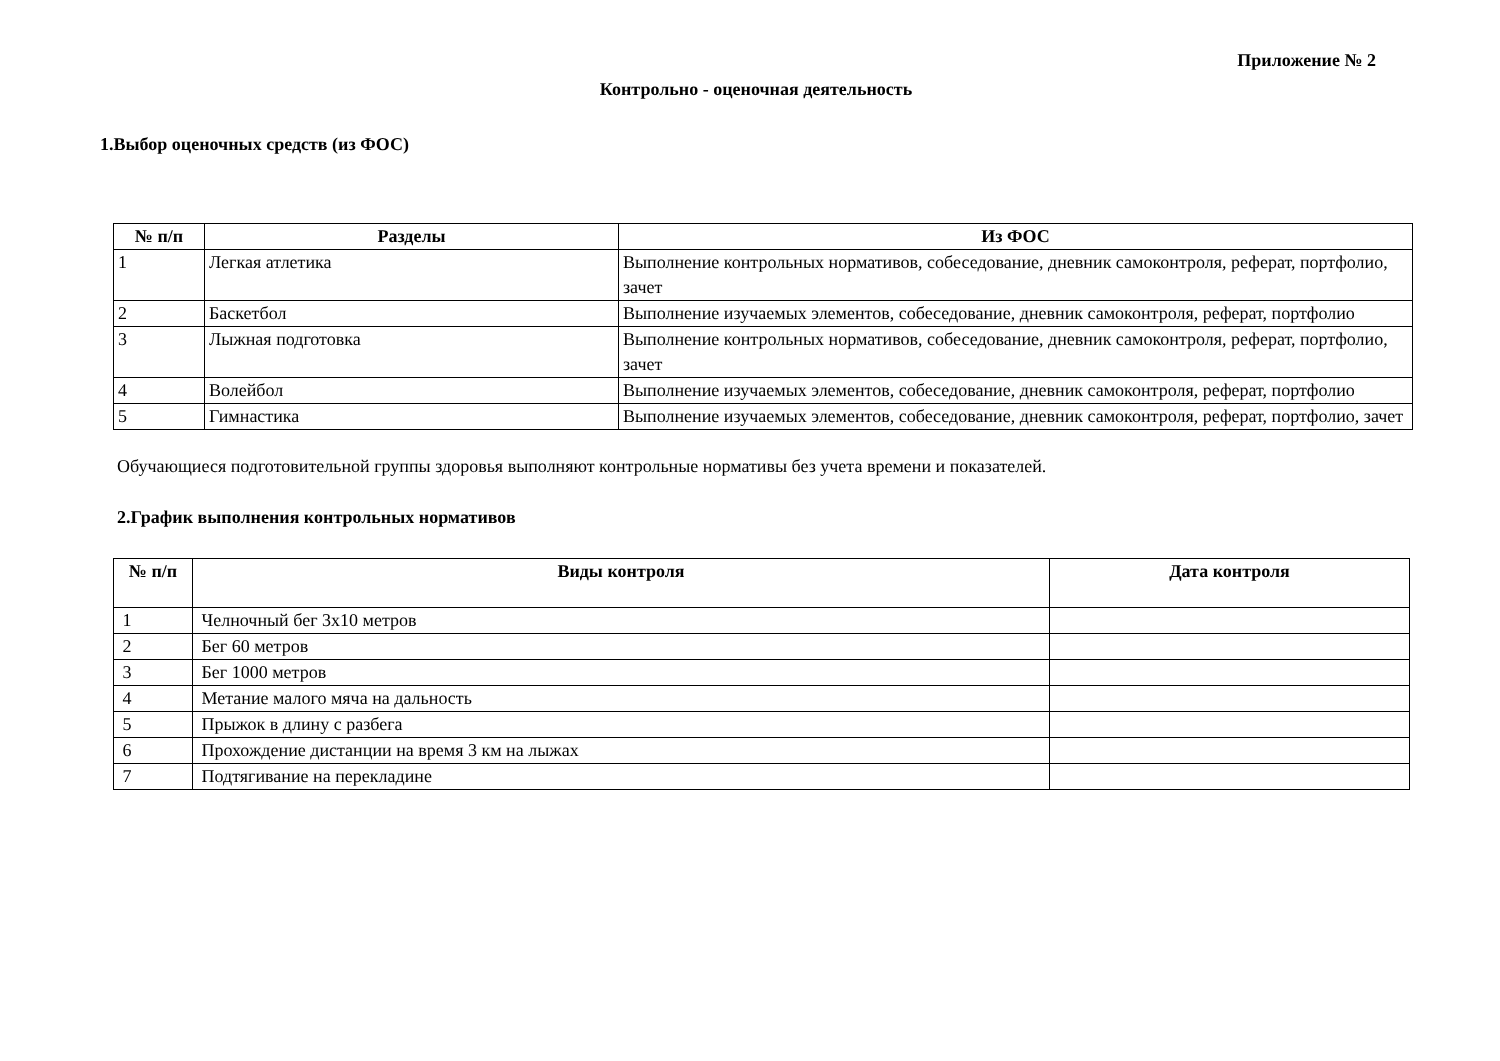Приложение № 2
Контрольно - оценочная деятельность
1.Выбор оценочных средств (из ФОС)
| № п/п | Разделы | Из ФОС |
| --- | --- | --- |
| 1 | Легкая атлетика | Выполнение контрольных нормативов, собеседование, дневник самоконтроля, реферат, портфолио, зачет |
| 2 | Баскетбол | Выполнение изучаемых элементов, собеседование, дневник самоконтроля, реферат, портфолио |
| 3 | Лыжная подготовка | Выполнение контрольных нормативов, собеседование, дневник самоконтроля, реферат, портфолио, зачет |
| 4 | Волейбол | Выполнение изучаемых элементов, собеседование, дневник самоконтроля, реферат, портфолио |
| 5 | Гимнастика | Выполнение изучаемых элементов, собеседование, дневник самоконтроля, реферат, портфолио, зачет |
Обучающиеся подготовительной группы здоровья выполняют контрольные нормативы без учета времени и показателей.
2.График выполнения контрольных нормативов
| № п/п | Виды контроля | Дата контроля |
| --- | --- | --- |
| 1 | Челночный бег 3х10 метров | |
| 2 | Бег 60 метров | |
| 3 | Бег 1000 метров | |
| 4 | Метание малого мяча на дальность | |
| 5 | Прыжок в длину с разбега | |
| 6 | Прохождение дистанции на время 3 км на лыжах | |
| 7 | Подтягивание на перекладине | |